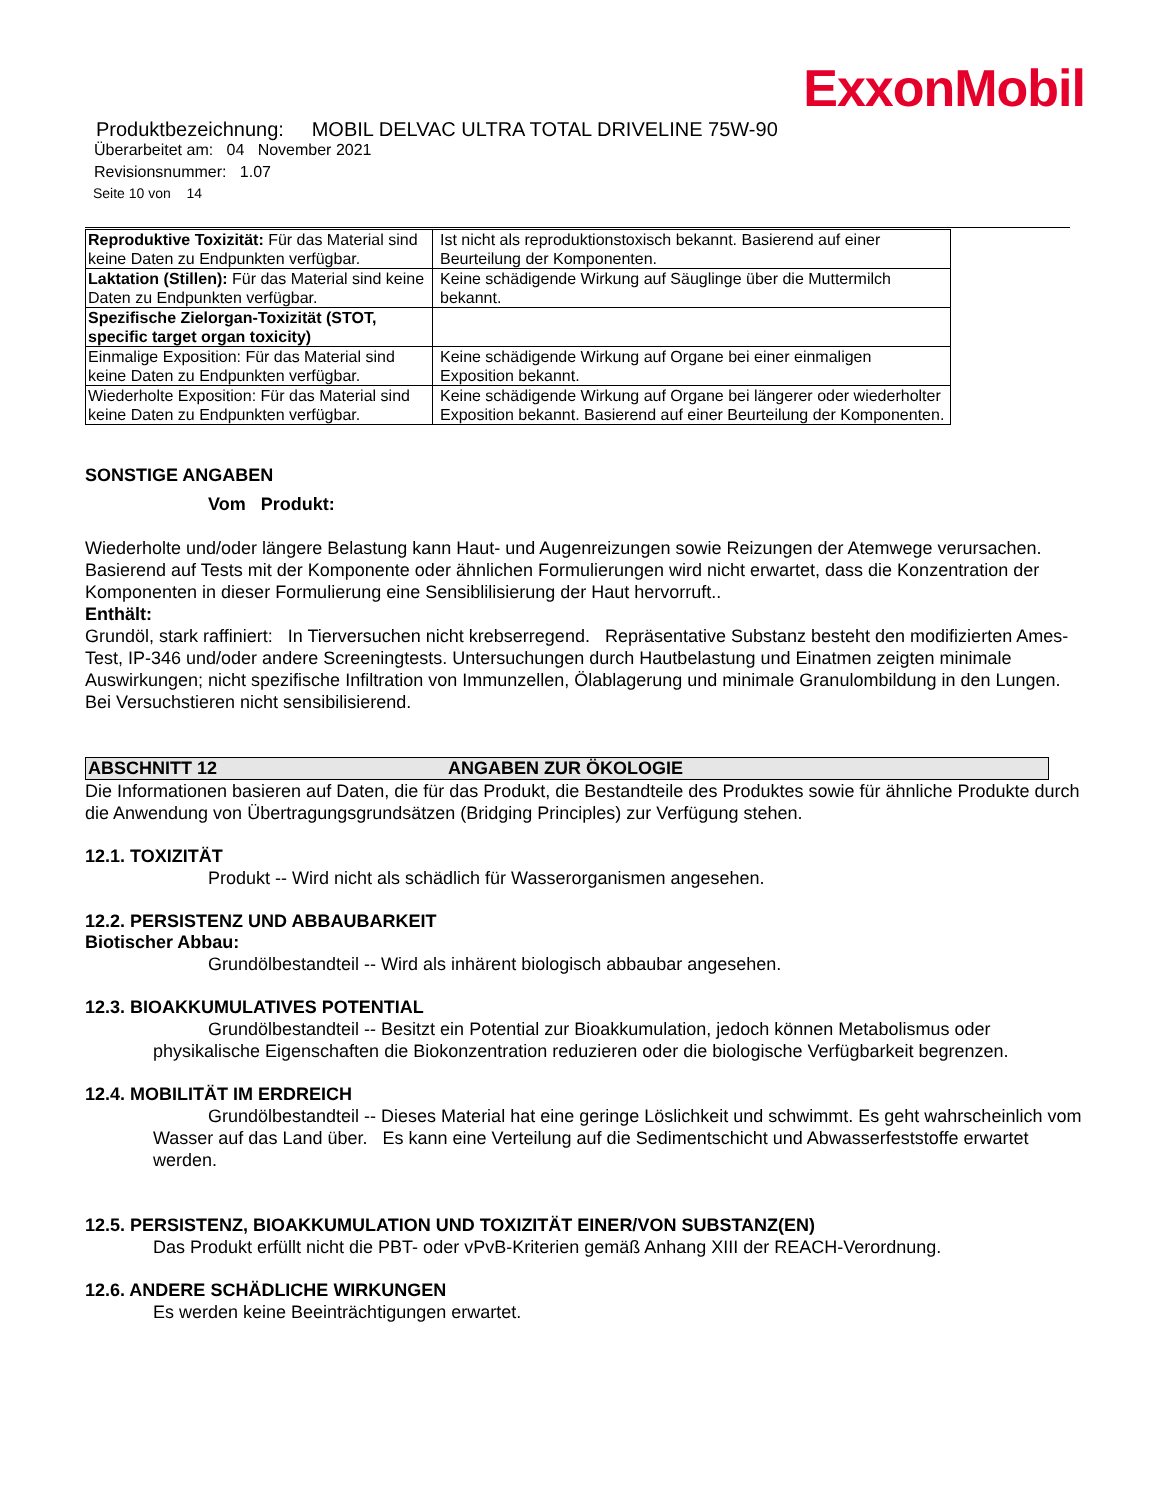ExxonMobil
Produktbezeichnung: MOBIL DELVAC ULTRA TOTAL DRIVELINE 75W-90
Überarbeitet am: 04 November 2021
Revisionsnummer: 1.07
Seite 10 von 14
| Reproduktive Toxizität: Für das Material sind keine Daten zu Endpunkten verfügbar. | Ist nicht als reproduktionstoxisch bekannt. Basierend auf einer Beurteilung der Komponenten. |
| Laktation (Stillen): Für das Material sind keine Daten zu Endpunkten verfügbar. | Keine schädigende Wirkung auf Säuglinge über die Muttermilch bekannt. |
| Spezifische Zielorgan-Toxizität (STOT, specific target organ toxicity) | |
| Einmalige Exposition: Für das Material sind keine Daten zu Endpunkten verfügbar. | Keine schädigende Wirkung auf Organe bei einer einmaligen Exposition bekannt. |
| Wiederholte Exposition: Für das Material sind keine Daten zu Endpunkten verfügbar. | Keine schädigende Wirkung auf Organe bei längerer oder wiederholter Exposition bekannt. Basierend auf einer Beurteilung der Komponenten. |
SONSTIGE ANGABEN
Vom Produkt:
Wiederholte und/oder längere Belastung kann Haut- und Augenreizungen sowie Reizungen der Atemwege verursachen. Basierend auf Tests mit der Komponente oder ähnlichen Formulierungen wird nicht erwartet, dass die Konzentration der Komponenten in dieser Formulierung eine Sensiblilisierung der Haut hervorruft..
Enthält:
Grundöl, stark raffiniert: In Tierversuchen nicht krebserregend. Repräsentative Substanz besteht den modifizierten Ames-Test, IP-346 und/oder andere Screeningtests. Untersuchungen durch Hautbelastung und Einatmen zeigten minimale Auswirkungen; nicht spezifische Infiltration von Immunzellen, Ölablagerung und minimale Granulombildung in den Lungen. Bei Versuchstieren nicht sensibilisierend.
ABSCHNITT 12 ANGABEN ZUR ÖKOLOGIE
Die Informationen basieren auf Daten, die für das Produkt, die Bestandteile des Produktes sowie für ähnliche Produkte durch die Anwendung von Übertragungsgrundsätzen (Bridging Principles) zur Verfügung stehen.
12.1. TOXIZITÄT
Produkt -- Wird nicht als schädlich für Wasserorganismen angesehen.
12.2. PERSISTENZ UND ABBAUBARKEIT
Biotischer Abbau:
Grundölbestandteil -- Wird als inhärent biologisch abbaubar angesehen.
12.3. BIOAKKUMULATIVES POTENTIAL
Grundölbestandteil -- Besitzt ein Potential zur Bioakkumulation, jedoch können Metabolismus oder physikalische Eigenschaften die Biokonzentration reduzieren oder die biologische Verfügbarkeit begrenzen.
12.4. MOBILITÄT IM ERDREICH
Grundölbestandteil -- Dieses Material hat eine geringe Löslichkeit und schwimmt. Es geht wahrscheinlich vom Wasser auf das Land über. Es kann eine Verteilung auf die Sedimentschicht und Abwasserfeststoffe erwartet werden.
12.5. PERSISTENZ, BIOAKKUMULATION UND TOXIZITÄT EINER/VON SUBSTANZ(EN)
Das Produkt erfüllt nicht die PBT- oder vPvB-Kriterien gemäß Anhang XIII der REACH-Verordnung.
12.6. ANDERE SCHÄDLICHE WIRKUNGEN
Es werden keine Beeinträchtigungen erwartet.